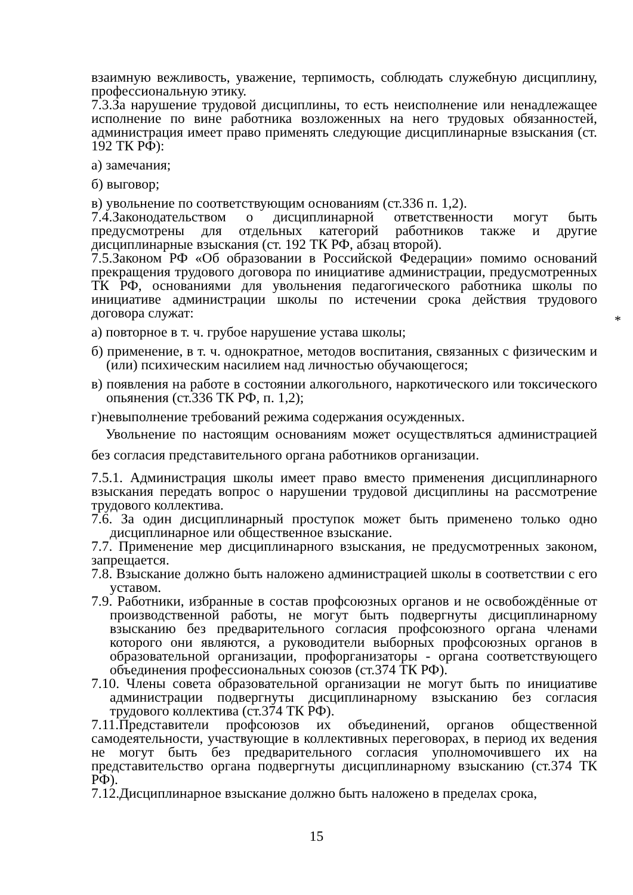взаимную вежливость, уважение, терпимость, соблюдать служебную дисциплину, профессиональную этику.
7.3.За нарушение трудовой дисциплины, то есть неисполнение или ненадлежащее исполнение по вине работника возложенных на него трудовых обязанностей, администрация имеет право применять следующие дисциплинарные взыскания (ст. 192 ТК РФ):
а) замечания;
б) выговор;
в) увольнение по соответствующим основаниям (ст.336 п. 1,2).
7.4.Законодательством о дисциплинарной ответственности могут быть предусмотрены для отдельных категорий работников также и другие дисциплинарные взыскания (ст. 192 ТК РФ, абзац второй).
7.5.Законом РФ «Об образовании в Российской Федерации» помимо оснований прекращения трудового договора по инициативе администрации, предусмотренных ТК РФ, основаниями для увольнения педагогического работника школы по инициативе администрации школы по истечении срока действия трудового договора служат:
а) повторное в т. ч. грубое нарушение устава школы;
б) применение, в т. ч. однократное, методов воспитания, связанных с физическим и (или) психическим насилием над личностью обучающегося;
в) появления на работе в состоянии алкогольного, наркотического или токсического опьянения (ст.336 ТК РФ, п. 1,2);
г)невыполнение требований режима содержания осужденных.
Увольнение по настоящим основаниям может осуществляться администрацией без согласия представительного органа работников организации.
7.5.1. Администрация школы имеет право вместо применения дисциплинарного взыскания передать вопрос о нарушении трудовой дисциплины на рассмотрение трудового коллектива.
7.6. За один дисциплинарный проступок может быть применено только одно дисциплинарное или общественное взыскание.
7.7. Применение мер дисциплинарного взыскания, не предусмотренных законом, запрещается.
7.8. Взыскание должно быть наложено администрацией школы в соответствии с его уставом.
7.9. Работники, избранные в состав профсоюзных органов и не освобождённые от производственной работы, не могут быть подвергнуты дисциплинарному взысканию без предварительного согласия профсоюзного органа членами которого они являются, а руководители выборных профсоюзных органов в образовательной организации, профорганизаторы - органа соответствующего объединения профессиональных союзов (ст.374 ТК РФ).
7.10. Члены совета образовательной организации не могут быть по инициативе администрации подвергнуты дисциплинарному взысканию без согласия трудового коллектива (ст.374 ТК РФ).
7.11.Представители профсоюзов их объединений, органов общественной самодеятельности, участвующие в коллективных переговорах, в период их ведения не могут быть без предварительного согласия уполномочившего их на представительство органа подвергнуты дисциплинарному взысканию (ст.374 ТК РФ).
7.12.Дисциплинарное взыскание должно быть наложено в пределах срока,
*
15